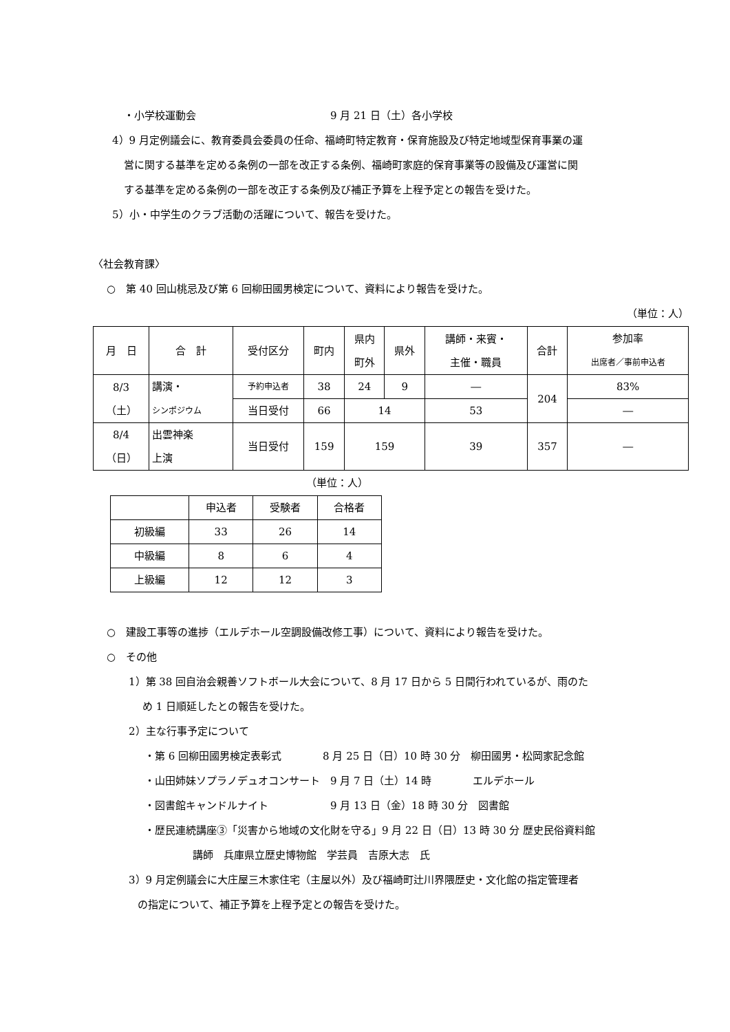・小学校運動会　　　　　　　　　　　　　9 月 21 日（土）各小学校
4）9 月定例議会に、教育委員会委員の任命、福崎町特定教育・保育施設及び特定地域型保育事業の運
営に関する基準を定める条例の一部を改正する条例、福崎町家庭的保育事業等の設備及び運営に関
する基準を定める条例の一部を改正する条例及び補正予算を上程予定との報告を受けた。
5）小・中学生のクラブ活動の活躍について、報告を受けた。
〈社会教育課〉
○　第 40 回山桃忌及び第 6 回柳田國男検定について、資料により報告を受けた。
（単位：人）
| 月 日 | 合 計 | 受付区分 | 町内 | 県内 町外 | 県外 | 講師・来賓・ 主催・職員 | 合計 | 参加率 出席者／事前申込者 |
| 8/3 （土） | 講演・ シンポジウム | 予約申込者 | 38 | 24 | 9 | ― | 204 | 83% |
| | | 当日受付 | 66 | 14 | | 53 | | ― |
| 8/4 （日） | 出雲神楽 上演 | 当日受付 | 159 | 159 | | 39 | 357 | ― |
（単位：人）
| | 申込者 | 受験者 | 合格者 |
| 初級編 | 33 | 26 | 14 |
| 中級編 | 8 | 6 | 4 |
| 上級編 | 12 | 12 | 3 |
○　建設工事等の進捗（エルデホール空調設備改修工事）について、資料により報告を受けた。
○　その他
1）第 38 回自治会親善ソフトボール大会について、8 月 17 日から 5 日間行われているが、雨のた
め 1 日順延したとの報告を受けた。
2）主な行事予定について
・第 6 回柳田國男検定表彰式　　　　8 月 25 日（日）10 時 30 分　柳田國男・松岡家記念館
・山田姉妹ソプラノデュオコンサート　9 月 7 日（土）14 時　　　　エルデホール
・図書館キャンドルナイト　　　　　　9 月 13 日（金）18 時 30 分　図書館
・歴民連続講座③「災害から地域の文化財を守る」9 月 22 日（日）13 時 30 分 歴史民俗資料館
講師　兵庫県立歴史博物館　学芸員　吉原大志　氏
3）9 月定例議会に大庄屋三木家住宅（主屋以外）及び福崎町辻川界隈歴史・文化館の指定管理者
の指定について、補正予算を上程予定との報告を受けた。